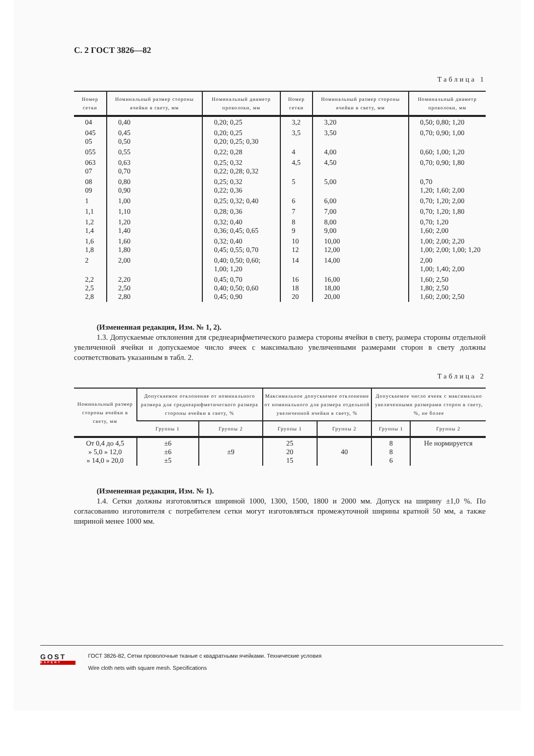С. 2 ГОСТ 3826—82
Таблица 1
| Номер сетки | Номинальный размер стороны ячейки в свету, мм | Номинальный диаметр проволоки, мм | Номер сетки | Номинальный размер стороны ячейки в свету, мм | Номинальный диаметр проволоки, мм |
| --- | --- | --- | --- | --- | --- |
| 04 | 0,40 | 0,20; 0,25 | 3,2 | 3,20 | 0,50; 0,80; 1,20 |
| 045 05 | 0,45 0,50 | 0,20; 0,25 0,20; 0,25; 0,30 | 3,5 | 3,50 | 0,70; 0,90; 1,00 |
| 055 | 0,55 | 0,22; 0,28 | 4 | 4,00 | 0,60; 1,00; 1,20 |
| 063 07 | 0,63 0,70 | 0,25; 0,32 0,22; 0,28; 0,32 | 4,5 | 4,50 | 0,70; 0,90; 1,80 |
| 08 09 | 0,80 0,90 | 0,25; 0,32 0,22; 0,36 | 5 | 5,00 | 0,70 1,20; 1,60; 2,00 |
| 1 | 1,00 | 0,25; 0,32; 0,40 | 6 | 6,00 | 0,70; 1,20; 2,00 |
| 1,1 | 1,10 | 0,28; 0,36 | 7 | 7,00 | 0,70; 1,20; 1,80 |
| 1,2 1,4 | 1,20 1,40 | 0,32; 0,40 0,36; 0,45; 0,65 | 8 9 | 8,00 9,00 | 0,70; 1,20 1,60; 2,00 |
| 1,6 1,8 | 1,60 1,80 | 0,32; 0,40 0,45; 0,55; 0,70 | 10 12 | 10,00 12,00 | 1,00; 2,00; 2,20 1,00; 2,00; 1,00; 1,20 |
| 2 | 2,00 | 0,40; 0,50; 0,60; 1,00; 1,20 | 14 | 14,00 | 2,00 1,00; 1,40; 2,00 |
| 2,2 2,5 2,8 | 2,20 2,50 2,80 | 0,45; 0,70 0,40; 0,50; 0,60 0,45; 0,90 | 16 18 20 | 16,00 18,00 20,00 | 1,60; 2,50 1,80; 2,50 1,60; 2,00; 2,50 |
(Измененная редакция, Изм. № 1, 2).
1.3. Допускаемые отклонения для среднеарифметического размера стороны ячейки в свету, размера стороны отдельной увеличенной ячейки и допускаемое число ячеек с максимально увеличенными размерами сторон в свету должны соответствовать указанным в табл. 2.
Таблица 2
| Номинальный размер стороны ячейки в свету, мм | Допускаемое отклонение от номинального размера для среднеарифметического размера стороны ячейки в свету, % | | Максимальное допускаемое отклонение от номинального для размера отдельной увеличенной ячейки в свету, % | | Допускаемое число ячеек с максимально увеличенными размерами сторон в свету, %, не более | |
| --- | --- | --- | --- | --- | --- | --- |
| | Группы 1 | Группы 2 | Группы 1 | Группы 2 | Группы 1 | Группы 2 |
| От 0,4 до 4,5 » 5,0 » 12,0 » 14,0 » 20,0 | ±6 ±6 ±5 | ±9 | 25 20 15 | 40 | 8 8 6 | Не нормируется |
(Измененная редакция, Изм. № 1).
1.4. Сетки должны изготовляться шириной 1000, 1300, 1500, 1800 и 2000 мм. Допуск на ширину ±1,0 %. По согласованию изготовителя с потребителем сетки могут изготовляться промежуточной ширины кратной 50 мм, а также шириной менее 1000 мм.
GOST
EXPERT
ГОСТ 3826-82, Сетки проволочные тканые с квадратными ячейками. Технические условия
Wire cloth nets with square mesh. Specifications